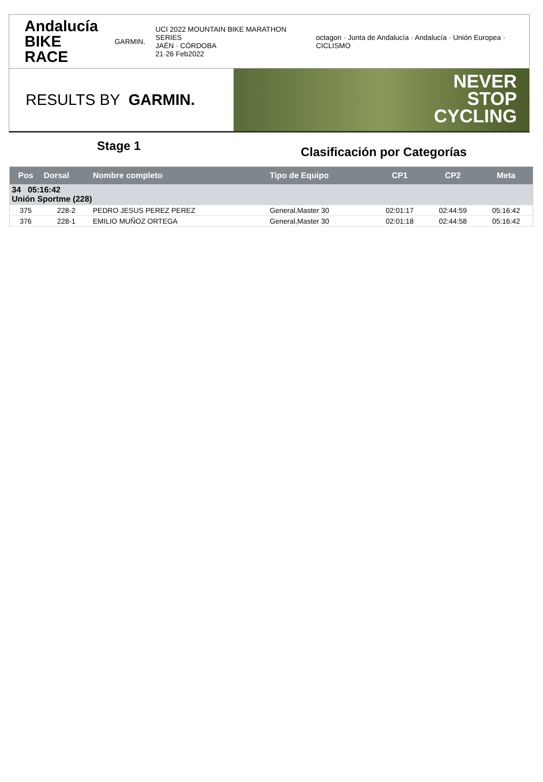Andalucía
BIKE RACE
GARMIN.
UCI 2022 MOUNTAIN BIKE MARATHON SERIES
JAÉN · CÓRDOBA
21·26 Feb2022
octagon · Junta de Andalucía · Andalucía · Unión Europea · CICLISMO
RESULTS BY GARMIN.
NEVER
STOP
CYCLING
Stage 1
Clasificación por Categorías
| Pos | Dorsal | Nombre completo | Tipo de Equipo | CP1 | CP2 | Meta |
| --- | --- | --- | --- | --- | --- | --- |
| 34 05:16:42 Unión Sportme (228) | | | | | | |
| 375 | 228-2 | PEDRO JESUS PEREZ PEREZ | General,Master 30 | 02:01:17 | 02:44:59 | 05:16:42 |
| 376 | 228-1 | EMILIO MUÑOZ ORTEGA | General,Master 30 | 02:01:18 | 02:44:58 | 05:16:42 |